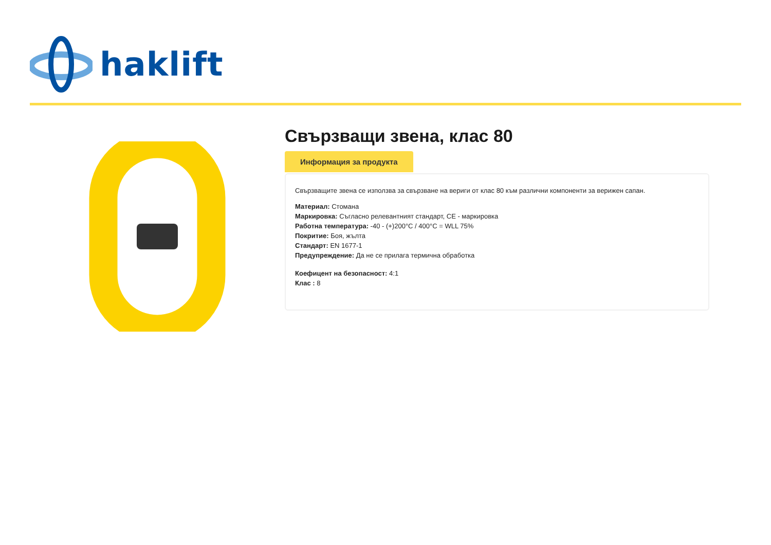haklift
Свързващи звена, клас 80
Информация за продукта
Свързващите звена се използва за свързване на вериги от клас 80 към различни компоненти за верижен сапан.
Материал: Стомана
Маркировка: Съгласно релевантният стандарт, CE - маркировка
Работна температура: -40 - (+)200°C / 400°C = WLL 75%
Покритие: Боя, жълта
Стандарт: EN 1677-1
Предупреждение: Да не се прилага термична обработка
Коефицент на безопасност: 4:1
Клас : 8